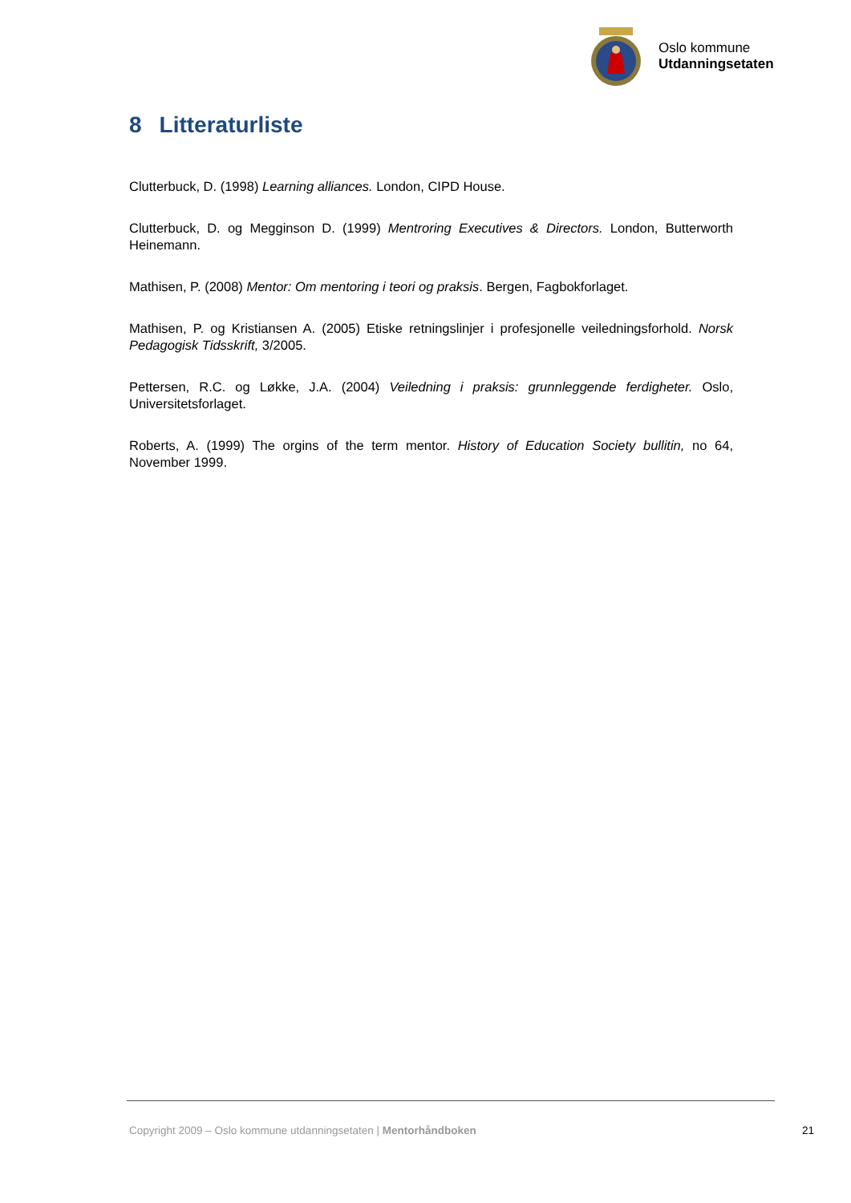Oslo kommune
Utdanningsetaten
8 Litteraturliste
Clutterbuck, D. (1998) Learning alliances. London, CIPD House.
Clutterbuck, D. og Megginson D. (1999) Mentroring Executives & Directors. London, Butterworth Heinemann.
Mathisen, P. (2008) Mentor: Om mentoring i teori og praksis. Bergen, Fagbokforlaget.
Mathisen, P. og Kristiansen A. (2005) Etiske retningslinjer i profesjonelle veiledningsforhold. Norsk Pedagogisk Tidsskrift, 3/2005.
Pettersen, R.C. og Løkke, J.A. (2004) Veiledning i praksis: grunnleggende ferdigheter. Oslo, Universitetsforlaget.
Roberts, A. (1999) The orgins of the term mentor. History of Education Society bullitin, no 64, November 1999.
Copyright 2009 – Oslo kommune utdanningsetaten | Mentorhåndboken 21